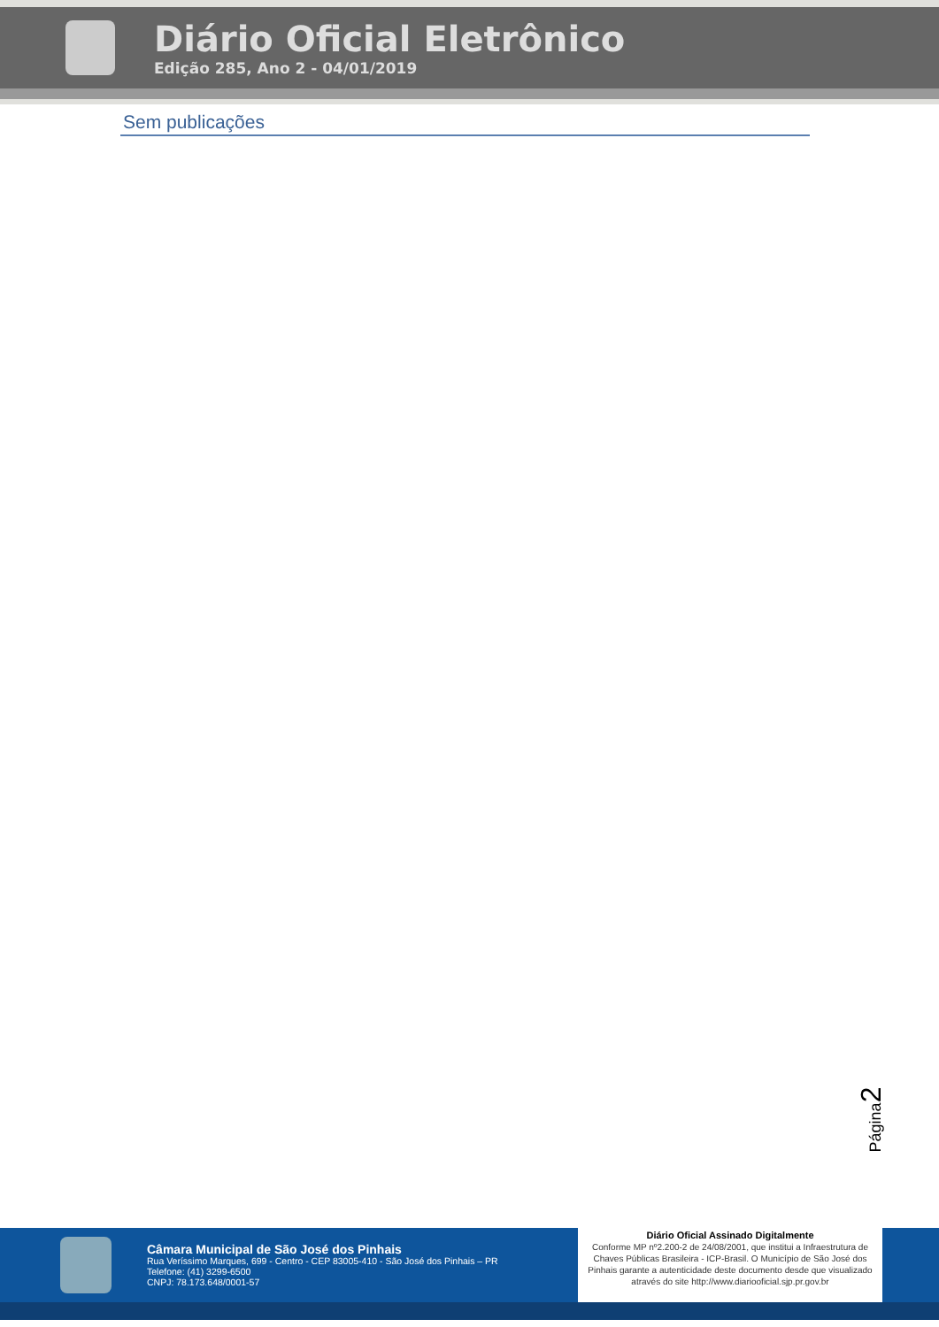Diário Oficial Eletrônico
Edição 285, Ano 2 - 04/01/2019
Sem publicações
Página2
Câmara Municipal de São José dos Pinhais
Rua Veríssimo Marques, 699 - Centro - CEP 83005-410 - São José dos Pinhais – PR
Telefone: (41) 3299-6500
CNPJ: 78.173.648/0001-57
Diário Oficial Assinado Digitalmente
Conforme MP nº2.200-2 de 24/08/2001, que institui a Infraestrutura de Chaves Públicas Brasileira - ICP-Brasil. O Município de São José dos Pinhais garante a autenticidade deste documento desde que visualizado através do site http://www.diariooficial.sjp.pr.gov.br